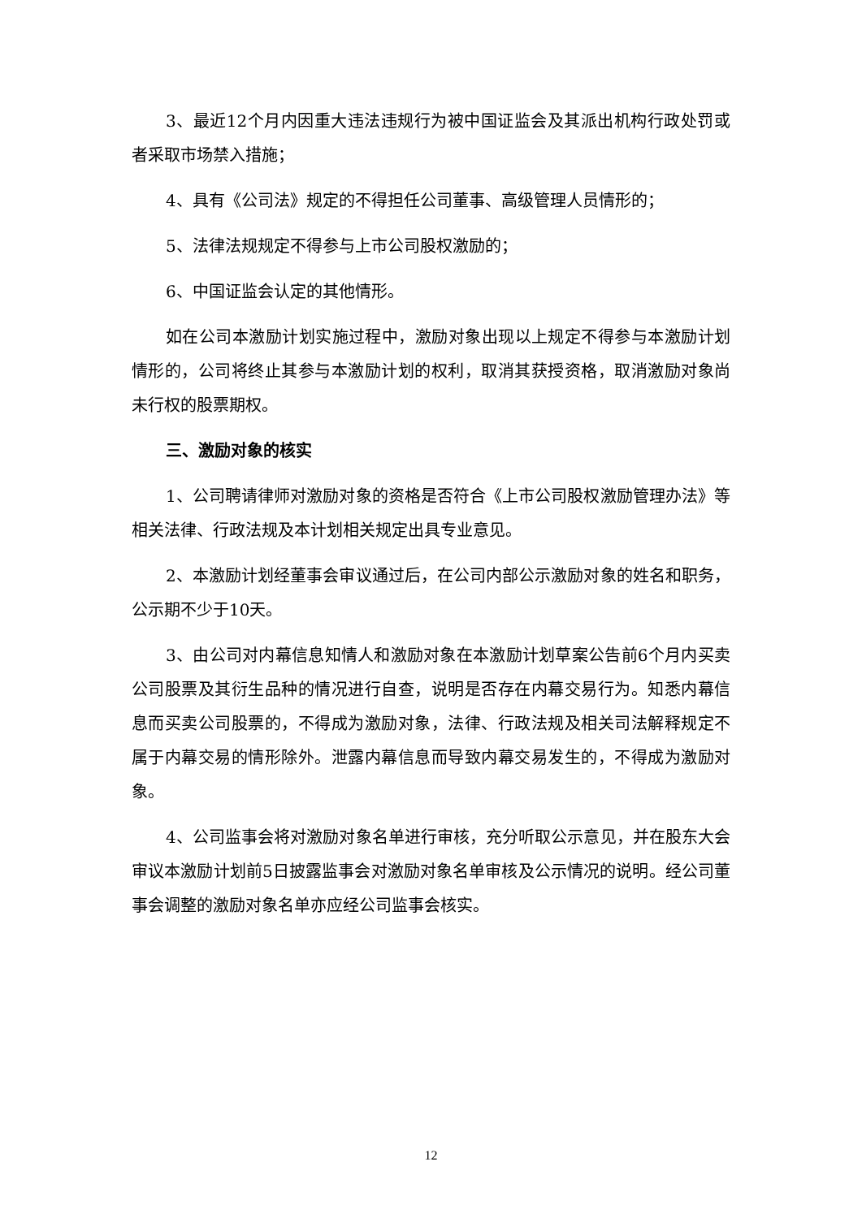3、最近12个月内因重大违法违规行为被中国证监会及其派出机构行政处罚或者采取市场禁入措施；
4、具有《公司法》规定的不得担任公司董事、高级管理人员情形的；
5、法律法规规定不得参与上市公司股权激励的；
6、中国证监会认定的其他情形。
如在公司本激励计划实施过程中，激励对象出现以上规定不得参与本激励计划情形的，公司将终止其参与本激励计划的权利，取消其获授资格，取消激励对象尚未行权的股票期权。
三、激励对象的核实
1、公司聘请律师对激励对象的资格是否符合《上市公司股权激励管理办法》等相关法律、行政法规及本计划相关规定出具专业意见。
2、本激励计划经董事会审议通过后，在公司内部公示激励对象的姓名和职务，公示期不少于10天。
3、由公司对内幕信息知情人和激励对象在本激励计划草案公告前6个月内买卖公司股票及其衍生品种的情况进行自查，说明是否存在内幕交易行为。知悉内幕信息而买卖公司股票的，不得成为激励对象，法律、行政法规及相关司法解释规定不属于内幕交易的情形除外。泄露内幕信息而导致内幕交易发生的，不得成为激励对象。
4、公司监事会将对激励对象名单进行审核，充分听取公示意见，并在股东大会审议本激励计划前5日披露监事会对激励对象名单审核及公示情况的说明。经公司董事会调整的激励对象名单亦应经公司监事会核实。
12